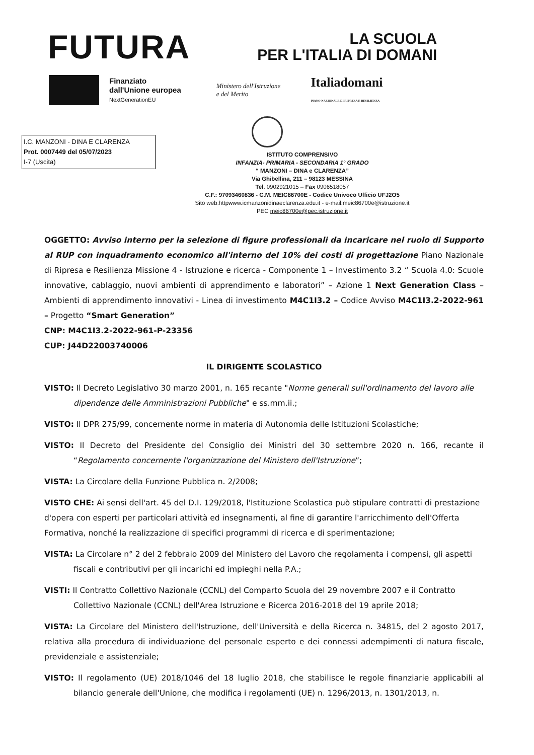FUTURA
LA SCUOLA
PER L'ITALIA DI DOMANI
Finanziato
dall'Unione europea
NextGenerationEU
Ministero dell'Istruzione
e del Merito
Italiadomani
PIANO NAZIONALE DI RIPRESA E RESILIENZA
I.C. MANZONI - DINA E CLARENZA
Prot. 0007449 del 05/07/2023
I-7 (Uscita)
ISTITUTO COMPRENSIVO
INFANZIA- PRIMARIA - SECONDARIA 1° GRADO
“ MANZONI – DINA e CLARENZA”
Via Ghibellina, 211 – 98123 MESSINA
Tel. 0902921015 – Fax 0906518057
C.F.: 97093460836 - C.M. MEIC86700E - Codice Univoco Ufficio UFJ2O5
Sito web:httpwww.icmanzonidinaeclarenza.edu.it - e-mail:meic86700e@istruzione.it
PEC meic86700e@pec.istruzione.it
OGGETTO: Avviso interno per la selezione di figure professionali da incaricare nel ruolo di Supporto al RUP con inquadramento economico all'interno del 10% dei costi di progettazione Piano Nazionale di Ripresa e Resilienza Missione 4 - Istruzione e ricerca - Componente 1 – Investimento 3.2 “ Scuola 4.0: Scuole innovative, cablaggio, nuovi ambienti di apprendimento e laboratori” – Azione 1 Next Generation Class – Ambienti di apprendimento innovativi - Linea di investimento M4C1I3.2 – Codice Avviso M4C1I3.2-2022-961 – Progetto “Smart Generation”
CNP: M4C1I3.2-2022-961-P-23356
CUP: J44D22003740006
IL DIRIGENTE SCOLASTICO
VISTO: Il Decreto Legislativo 30 marzo 2001, n. 165 recante "Norme generali sull'ordinamento del lavoro alle dipendenze delle Amministrazioni Pubbliche" e ss.mm.ii.;
VISTO: Il DPR 275/99, concernente norme in materia di Autonomia delle Istituzioni Scolastiche;
VISTO: Il Decreto del Presidente del Consiglio dei Ministri del 30 settembre 2020 n. 166, recante il “Regolamento concernente l'organizzazione del Ministero dell'Istruzione”;
VISTA: La Circolare della Funzione Pubblica n. 2/2008;
VISTO CHE: Ai sensi dell'art. 45 del D.I. 129/2018, l'Istituzione Scolastica può stipulare contratti di prestazione d'opera con esperti per particolari attività ed insegnamenti, al fine di garantire l'arricchimento dell'Offerta Formativa, nonché la realizzazione di specifici programmi di ricerca e di sperimentazione;
VISTA: La Circolare n° 2 del 2 febbraio 2009 del Ministero del Lavoro che regolamenta i compensi, gli aspetti fiscali e contributivi per gli incarichi ed impieghi nella P.A.;
VISTI: Il Contratto Collettivo Nazionale (CCNL) del Comparto Scuola del 29 novembre 2007 e il Contratto Collettivo Nazionale (CCNL) dell'Area Istruzione e Ricerca 2016-2018 del 19 aprile 2018;
VISTA: La Circolare del Ministero dell'Istruzione, dell'Università e della Ricerca n. 34815, del 2 agosto 2017, relativa alla procedura di individuazione del personale esperto e dei connessi adempimenti di natura fiscale, previdenziale e assistenziale;
VISTO: Il regolamento (UE) 2018/1046 del 18 luglio 2018, che stabilisce le regole finanziarie applicabili al bilancio generale dell'Unione, che modifica i regolamenti (UE) n. 1296/2013, n. 1301/2013, n.